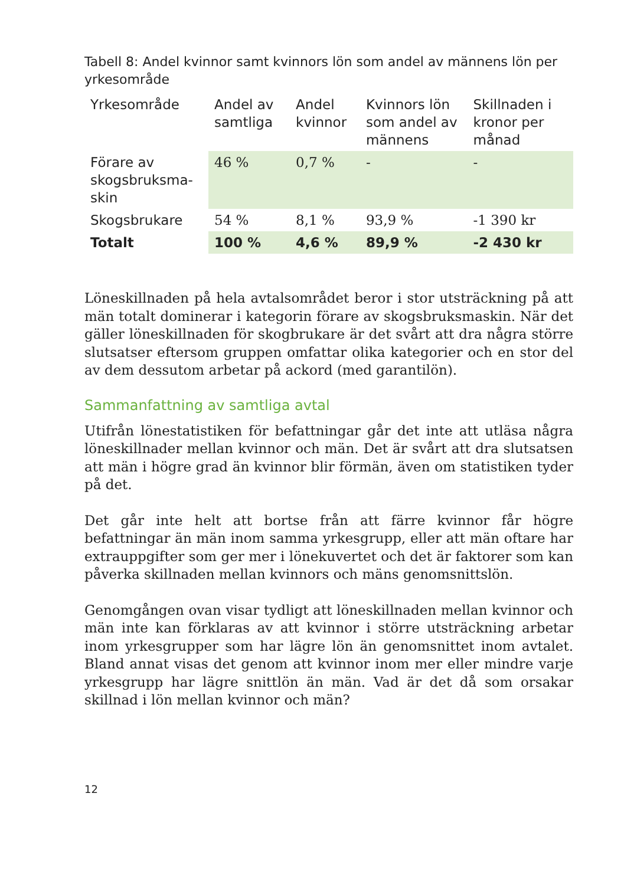Tabell 8: Andel kvinnor samt kvinnors lön som andel av männens lön per yrkesområde
| Yrkesområde | Andel av samtliga | Andel kvinnor | Kvinnors lön som andel av männens | Skillnaden i kronor per månad |
| --- | --- | --- | --- | --- |
| Förare av skogsbruksma-skin | 46 % | 0,7 % | - | - |
| Skogsbrukare | 54 % | 8,1 % | 93,9 % | -1 390 kr |
| Totalt | 100 % | 4,6 % | 89,9 % | -2 430 kr |
Löneskillnaden på hela avtalsområdet beror i stor utsträckning på att män totalt dominerar i kategorin förare av skogsbruksmaskin. När det gäller löneskillnaden för skogbrukare är det svårt att dra några större slutsatser eftersom gruppen omfattar olika kategorier och en stor del av dem dessutom arbetar på ackord (med garantilön).
Sammanfattning av samtliga avtal
Utifrån lönestatistiken för befattningar går det inte att utläsa några löneskillnader mellan kvinnor och män. Det är svårt att dra slutsatsen att män i högre grad än kvinnor blir förmän, även om statistiken tyder på det.
Det går inte helt att bortse från att färre kvinnor får högre befattningar än män inom samma yrkesgrupp, eller att män oftare har extrauppgifter som ger mer i lönekuvertet och det är faktorer som kan påverka skillnaden mellan kvinnors och mäns genomsnittslön.
Genomgången ovan visar tydligt att löneskillnaden mellan kvinnor och män inte kan förklaras av att kvinnor i större utsträckning arbetar inom yrkesgrupper som har lägre lön än genomsnittet inom avtalet. Bland annat visas det genom att kvinnor inom mer eller mindre varje yrkesgrupp har lägre snittlön än män. Vad är det då som orsakar skillnad i lön mellan kvinnor och män?
12